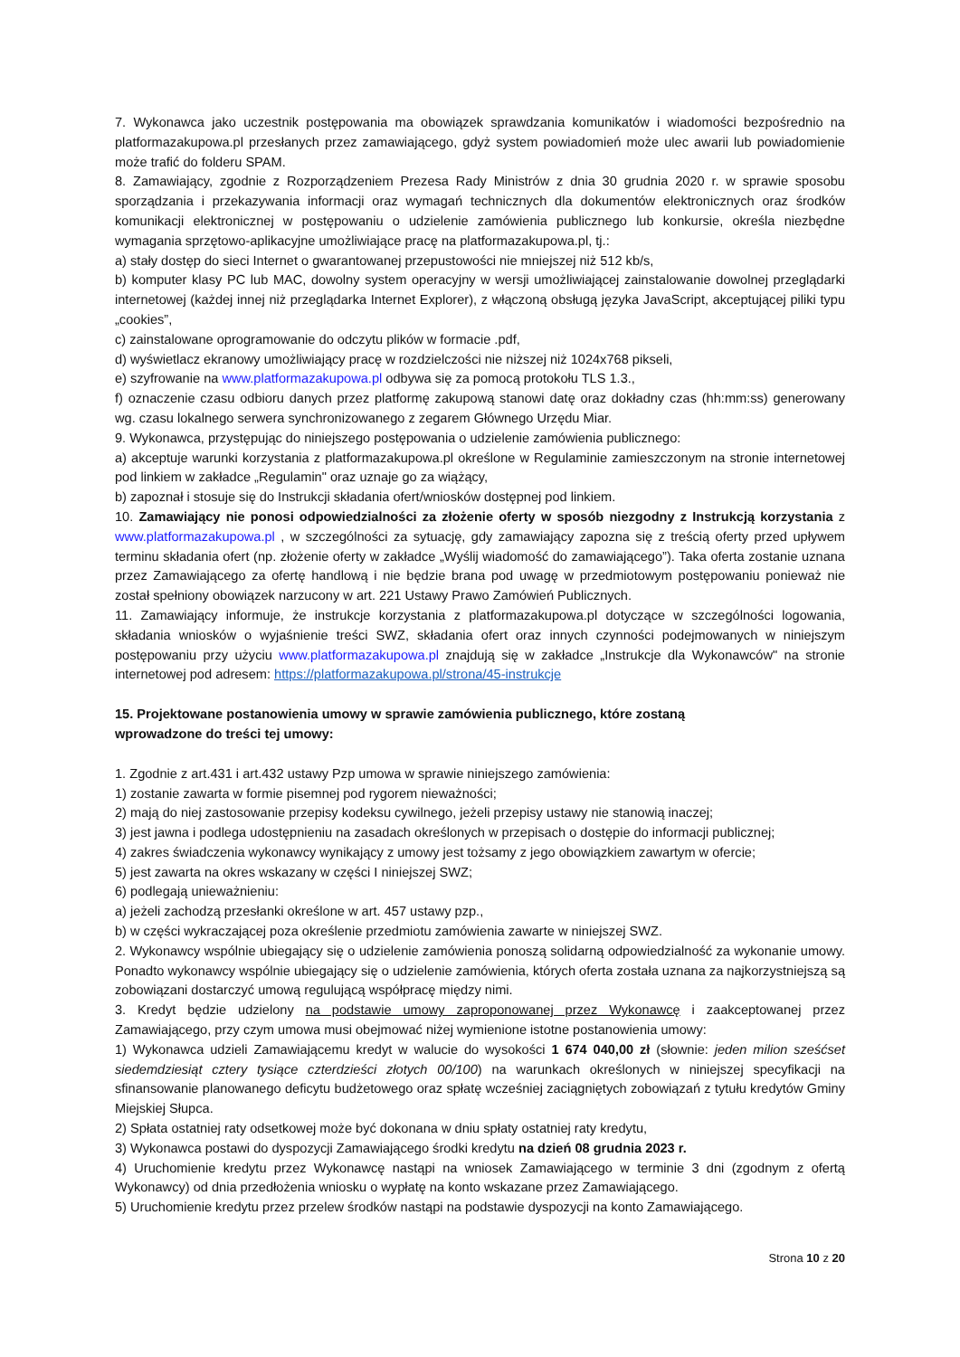7. Wykonawca jako uczestnik postępowania ma obowiązek sprawdzania komunikatów i wiadomości bezpośrednio na platformazakupowa.pl przesłanych przez zamawiającego, gdyż system powiadomień może ulec awarii lub powiadomienie może trafić do folderu SPAM.
8. Zamawiający, zgodnie z Rozporządzeniem Prezesa Rady Ministrów z dnia 30 grudnia 2020 r. w sprawie sposobu sporządzania i przekazywania informacji oraz wymagań technicznych dla dokumentów elektronicznych oraz środków komunikacji elektronicznej w postępowaniu o udzielenie zamówienia publicznego lub konkursie, określa niezbędne wymagania sprzętowo-aplikacyjne umożliwiające pracę na platformazakupowa.pl, tj.:
a) stały dostęp do sieci Internet o gwarantowanej przepustowości nie mniejszej niż 512 kb/s,
b) komputer klasy PC lub MAC, dowolny system operacyjny w wersji umożliwiającej zainstalowanie dowolnej przeglądarki internetowej (każdej innej niż przeglądarka Internet Explorer), z włączoną obsługą języka JavaScript, akceptującej piliki typu „cookies”,
c) zainstalowane oprogramowanie do odczytu plików w formacie .pdf,
d) wyświetlacz ekranowy umożliwiający pracę w rozdzielczości nie niższej niż 1024x768 pikseli,
e) szyfrowanie na www.platformazakupowa.pl odbywa się za pomocą protokołu TLS 1.3.,
f) oznaczenie czasu odbioru danych przez platformę zakupową stanowi datę oraz dokładny czas (hh:mm:ss) generowany wg. czasu lokalnego serwera synchronizowanego z zegarem Głównego Urzędu Miar.
9. Wykonawca, przystępując do niniejszego postępowania o udzielenie zamówienia publicznego:
a) akceptuje warunki korzystania z platformazakupowa.pl określone w Regulaminie zamieszczonym na stronie internetowej pod linkiem w zakładce „Regulamin" oraz uznaje go za wiążący,
b) zapoznał i stosuje się do Instrukcji składania ofert/wniosków dostępnej pod linkiem.
10. Zamawiający nie ponosi odpowiedzialności za złożenie oferty w sposób niezgodny z Instrukcją korzystania z www.platformazakupowa.pl , w szczególności za sytuację, gdy zamawiający zapozna się z treścią oferty przed upływem terminu składania ofert (np. złożenie oferty w zakładce „Wyślij wiadomość do zamawiającego”). Taka oferta zostanie uznana przez Zamawiającego za ofertę handlową i nie będzie brana pod uwagę w przedmiotowym postępowaniu ponieważ nie został spełniony obowiązek narzucony w art. 221 Ustawy Prawo Zamówień Publicznych.
11. Zamawiający informuje, że instrukcje korzystania z platformazakupowa.pl dotyczące w szczególności logowania, składania wniosków o wyjaśnienie treści SWZ, składania ofert oraz innych czynności podejmowanych w niniejszym postępowaniu przy użyciu www.platformazakupowa.pl znajdują się w zakładce „Instrukcje dla Wykonawców" na stronie internetowej pod adresem: https://platformazakupowa.pl/strona/45-instrukcje
15. Projektowane postanowienia umowy w sprawie zamówienia publicznego, które zostaną
wprowadzone do treści tej umowy:
1. Zgodnie z art.431 i art.432 ustawy Pzp umowa w sprawie niniejszego zamówienia:
1) zostanie zawarta w formie pisemnej pod rygorem nieważności;
2) mają do niej zastosowanie przepisy kodeksu cywilnego, jeżeli przepisy ustawy nie stanowią inaczej;
3) jest jawna i podlega udostępnieniu na zasadach określonych w przepisach o dostępie do informacji publicznej;
4) zakres świadczenia wykonawcy wynikający z umowy jest tożsamy z jego obowiązkiem zawartym w ofercie;
5) jest zawarta na okres wskazany w części I niniejszej SWZ;
6) podlegają unieważnieniu:
a) jeżeli zachodzą przesłanki określone w art. 457 ustawy pzp.,
b) w części wykraczającej poza określenie przedmiotu zamówienia zawarte w niniejszej SWZ.
2. Wykonawcy wspólnie ubiegający się o udzielenie zamówienia ponoszą solidarną odpowiedzialność za wykonanie umowy. Ponadto wykonawcy wspólnie ubiegający się o udzielenie zamówienia, których oferta została uznana za najkorzystniejszą są zobowiązani dostarczyć umową regulującą współpracę między nimi.
3. Kredyt będzie udzielony na podstawie umowy zaproponowanej przez Wykonawcę i zaakceptowanej przez Zamawiającego, przy czym umowa musi obejmować niżej wymienione istotne postanowienia umowy:
1) Wykonawca udzieli Zamawiającemu kredyt w walucie do wysokości 1 674 040,00 zł (słownie: jeden milion sześćset siedemdziesiąt cztery tysiące czterdzieści złotych 00/100) na warunkach określonych w niniejszej specyfikacji na sfinansowanie planowanego deficytu budżetowego oraz spłatę wcześniej zaciągniętych zobowiązań z tytułu kredytów Gminy Miejskiej Słupca.
2) Spłata ostatniej raty odsetkowej może być dokonana w dniu spłaty ostatniej raty kredytu,
3) Wykonawca postawi do dyspozycji Zamawiającego środki kredytu na dzień 08 grudnia 2023 r.
4) Uruchomienie kredytu przez Wykonawcę nastąpi na wniosek Zamawiającego w terminie 3 dni (zgodnym z ofertą Wykonawcy) od dnia przedłożenia wniosku o wypłatę na konto wskazane przez Zamawiającego.
5) Uruchomienie kredytu przez przelew środków nastąpi na podstawie dyspozycji na konto Zamawiającego.
Strona 10 z 20